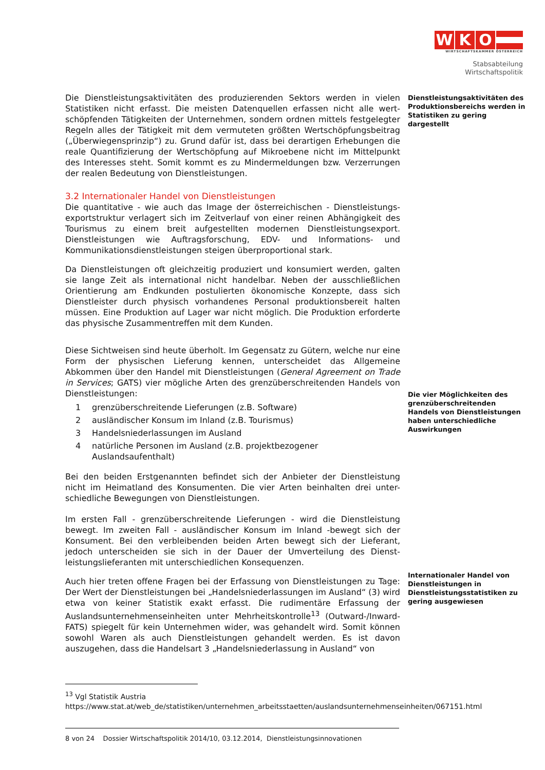W K O
WIRTSCHAFTSKAMMER ÖSTERREICH
Stabsabteilung
Wirtschaftspolitik
Die Dienstleistungsaktivitäten des produzierenden Sektors werden in vielen Statistiken nicht erfasst. Die meisten Datenquellen erfassen nicht alle wert-schöpfenden Tätigkeiten der Unternehmen, sondern ordnen mittels festgelegter Regeln alles der Tätigkeit mit dem vermuteten größten Wertschöpfungsbeitrag („Überwiegensprinzip“) zu. Grund dafür ist, dass bei derartigen Erhebungen die reale Quantifizierung der Wertschöpfung auf Mikroebene nicht im Mittelpunkt des Interesses steht. Somit kommt es zu Mindermeldungen bzw. Verzerrungen der realen Bedeutung von Dienstleistungen.
3.2 Internationaler Handel von Dienstleistungen
Die quantitative - wie auch das Image der österreichischen - Dienstleistungs-exportstruktur verlagert sich im Zeitverlauf von einer reinen Abhängigkeit des Tourismus zu einem breit aufgestellten modernen Dienstleistungsexport. Dienstleistungen wie Auftragsforschung, EDV- und Informations- und Kommunikationsdienstleistungen steigen überproportional stark.
Da Dienstleistungen oft gleichzeitig produziert und konsumiert werden, galten sie lange Zeit als international nicht handelbar. Neben der ausschließlichen Orientierung am Endkunden postulierten ökonomische Konzepte, dass sich Dienstleister durch physisch vorhandenes Personal produktionsbereit halten müssen. Eine Produktion auf Lager war nicht möglich. Die Produktion erforderte das physische Zusammentreffen mit dem Kunden.
Diese Sichtweisen sind heute überholt. Im Gegensatz zu Gütern, welche nur eine Form der physischen Lieferung kennen, unterscheidet das Allgemeine Abkommen über den Handel mit Dienstleistungen (General Agreement on Trade in Services; GATS) vier mögliche Arten des grenzüberschreitenden Handels von Dienstleistungen:
1 grenzüberschreitende Lieferungen (z.B. Software)
2 ausländischer Konsum im Inland (z.B. Tourismus)
3 Handelsniederlassungen im Ausland
4 natürliche Personen im Ausland (z.B. projektbezogener
Auslandsaufenthalt)
Bei den beiden Erstgenannten befindet sich der Anbieter der Dienstleistung nicht im Heimatland des Konsumenten. Die vier Arten beinhalten drei unter-schiedliche Bewegungen von Dienstleistungen.
Im ersten Fall - grenzüberschreitende Lieferungen - wird die Dienstleistung bewegt. Im zweiten Fall - ausländischer Konsum im Inland -bewegt sich der Konsument. Bei den verbleibenden beiden Arten bewegt sich der Lieferant, jedoch unterscheiden sie sich in der Dauer der Umverteilung des Dienst-leistungslieferanten mit unterschiedlichen Konsequenzen.
Auch hier treten offene Fragen bei der Erfassung von Dienstleistungen zu Tage: Der Wert der Dienstleistungen bei „Handelsniederlassungen im Ausland“ (3) wird etwa von keiner Statistik exakt erfasst. Die rudimentäre Erfassung der Auslandsunternehmenseinheiten unter Mehrheitskontrolle<sup>13</sup> (Outward-/Inward-FATS) spiegelt für kein Unternehmen wider, was gehandelt wird. Somit können sowohl Waren als auch Dienstleistungen gehandelt werden. Es ist davon auszugehen, dass die Handelsart 3 „Handelsniederlassung in Ausland“ von
Dienstleistungsaktivitäten des Produktionsbereichs werden in Statistiken zu gering dargestellt
Die vier Möglichkeiten des grenzüberschreitenden Handels von Dienstleistungen haben unterschiedliche Auswirkungen
Internationaler Handel von Dienstleistungen in Dienstleistungsstatistiken zu gering ausgewiesen
<sup>13</sup> Vgl Statistik Austria
https://www.stat.at/web_de/statistiken/unternehmen_arbeitsstaetten/auslandsunternehmenseinheiten/067151.html
8 von 24 Dossier Wirtschaftspolitik 2014/10, 03.12.2014, Dienstleistungsinnovationen